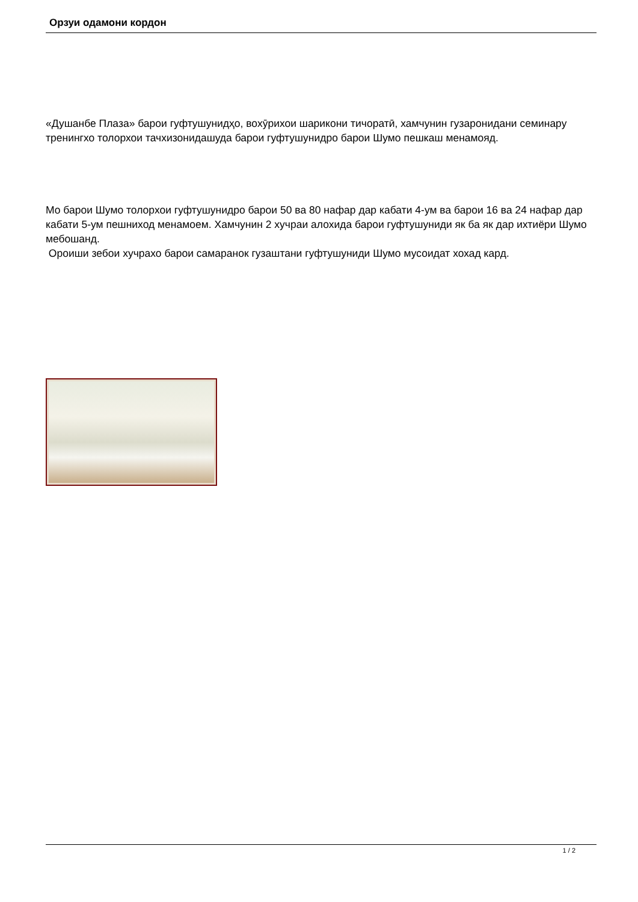Орзуи одамони кордон
«Душанбе Плаза» барои гуфтушунидҳо, вохӯрихои шарикони тичоратӣ, хамчунин гузаронидани семинару тренингхо толорхои тачхизонидашуда барои гуфтушунидро барои Шумо пешкаш менамояд.
Мо барои Шумо толорхои гуфтушунидро барои 50 ва 80 нафар дар кабати 4-ум ва барои 16 ва 24 нафар дар кабати 5-ум пешниход менамоем. Хамчунин 2 хучраи алохида барои гуфтушуниди як ба як дар ихтиёри Шумо мебошанд.
Ороиши зебои хучрахо барои самаранок гузаштани гуфтушуниди Шумо мусоидат хохад кард.
1 / 2